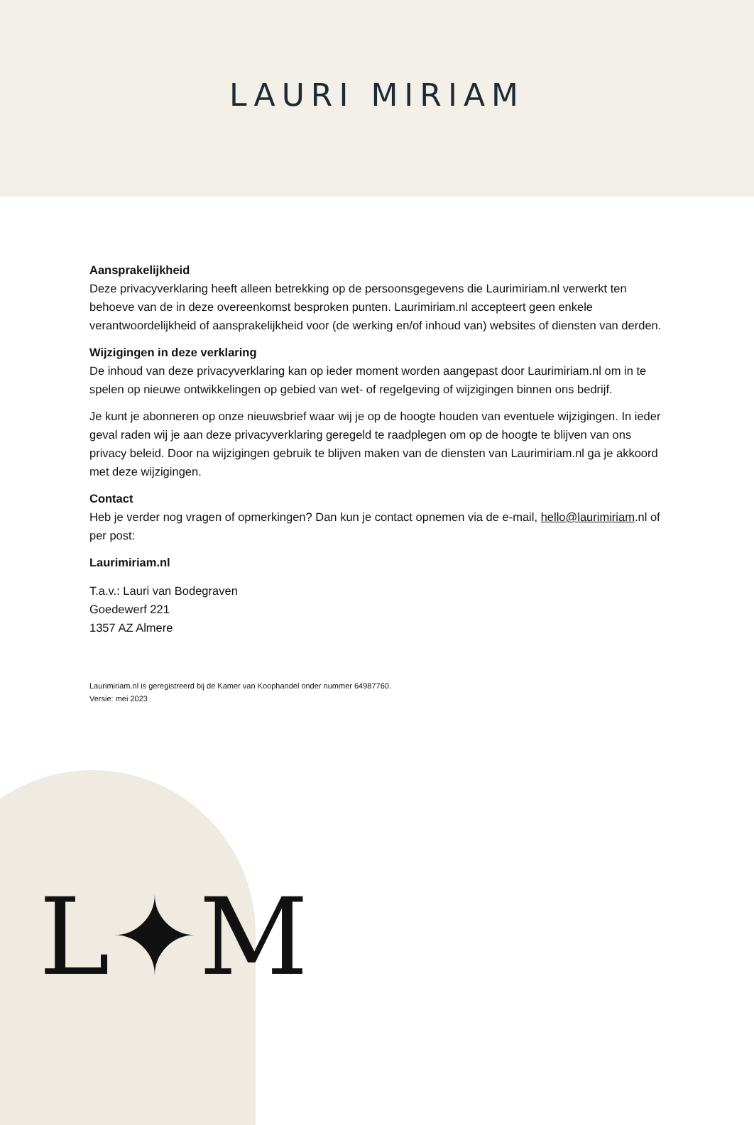LAURI MIRIAM
Aansprakelijkheid
Deze privacyverklaring heeft alleen betrekking op de persoonsgegevens die Laurimiriam.nl verwerkt ten behoeve van de in deze overeenkomst besproken punten. Laurimiriam.nl accepteert geen enkele verantwoordelijkheid of aansprakelijkheid voor (de werking en/of inhoud van) websites of diensten van derden.
Wijzigingen in deze verklaring
De inhoud van deze privacyverklaring kan op ieder moment worden aangepast door Laurimiriam.nl om in te spelen op nieuwe ontwikkelingen op gebied van wet- of regelgeving of wijzigingen binnen ons bedrijf.
Je kunt je abonneren op onze nieuwsbrief waar wij je op de hoogte houden van eventuele wijzigingen. In ieder geval raden wij je aan deze privacyverklaring geregeld te raadplegen om op de hoogte te blijven van ons privacy beleid. Door na wijzigingen gebruik te blijven maken van de diensten van Laurimiriam.nl ga je akkoord met deze wijzigingen.
Contact
Heb je verder nog vragen of opmerkingen? Dan kun je contact opnemen via de e-mail, hello@laurimiriam.nl of per post:
Laurimiriam.nl
T.a.v.: Lauri van Bodegraven
Goedewerf 221
1357 AZ Almere
Laurimiriam.nl is geregistreerd bij de Kamer van Koophandel onder nummer 64987760.
Versie: mei 2023
L✦M